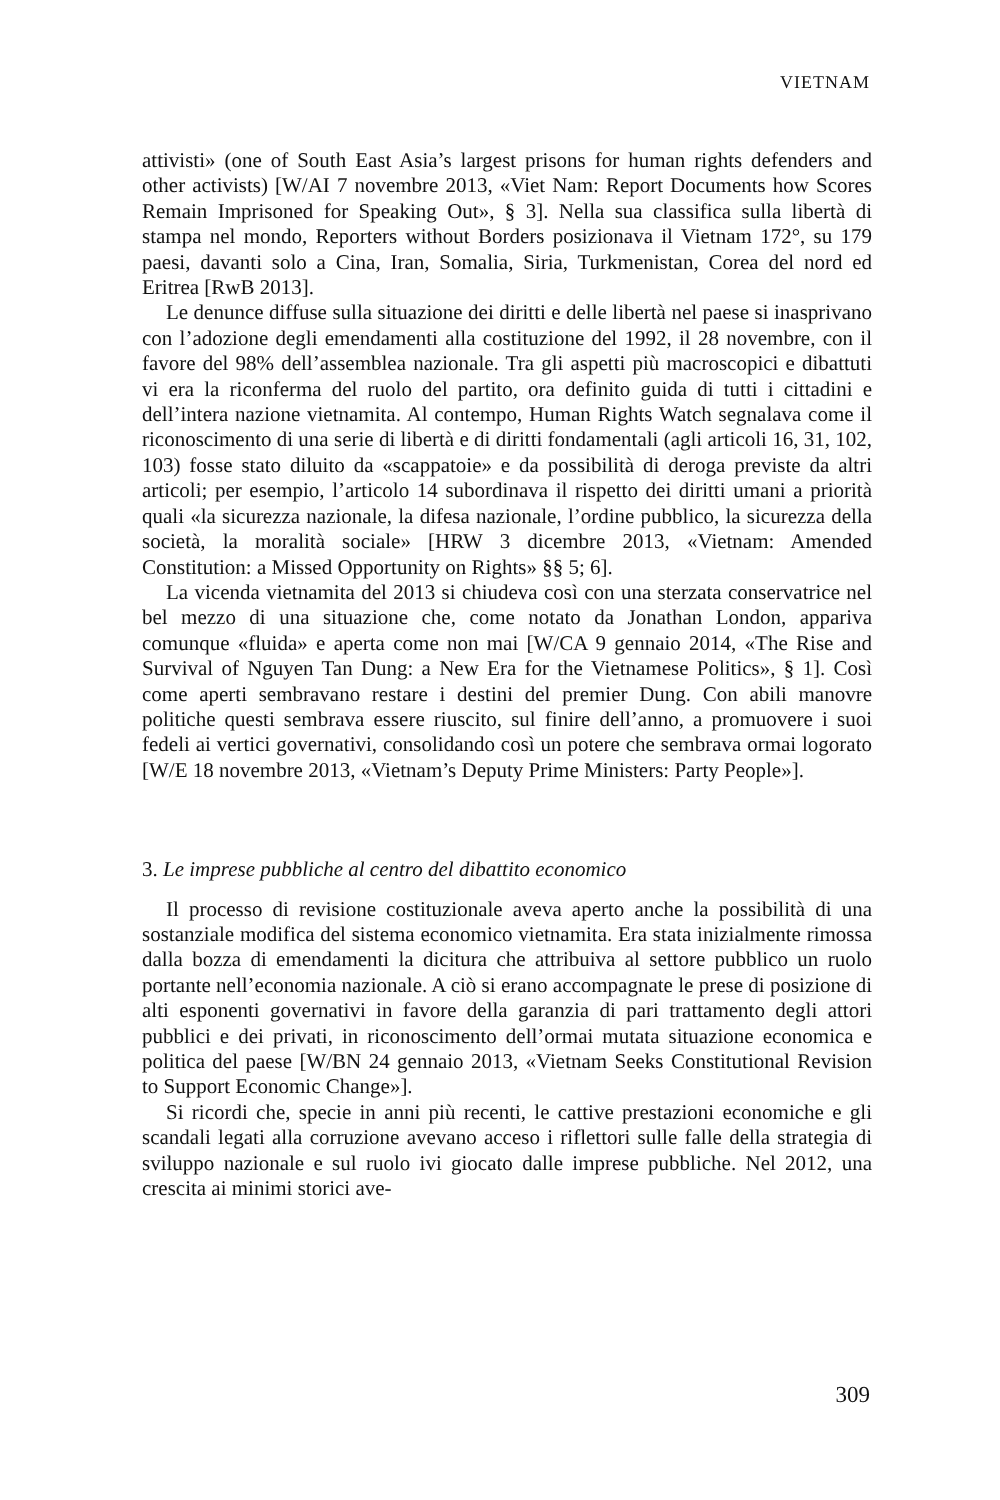VIETNAM
attivisti» (one of South East Asia’s largest prisons for human rights defenders and other activists) [W/AI 7 novembre 2013, «Viet Nam: Report Documents how Scores Remain Imprisoned for Speaking Out», § 3]. Nella sua classifica sulla libertà di stampa nel mondo, Reporters without Borders posizionava il Vietnam 172°, su 179 paesi, davanti solo a Cina, Iran, Somalia, Siria, Turkmenistan, Corea del nord ed Eritrea [RwB 2013].
Le denunce diffuse sulla situazione dei diritti e delle libertà nel paese si inasprivano con l’adozione degli emendamenti alla costituzione del 1992, il 28 novembre, con il favore del 98% dell’assemblea nazionale. Tra gli aspetti più macroscopici e dibattuti vi era la riconferma del ruolo del partito, ora definito guida di tutti i cittadini e dell’intera nazione vietnamita. Al contempo, Human Rights Watch segnalava come il riconoscimento di una serie di libertà e di diritti fondamentali (agli articoli 16, 31, 102, 103) fosse stato diluito da «scappatoie» e da possibilità di deroga previste da altri articoli; per esempio, l’articolo 14 subordinava il rispetto dei diritti umani a priorità quali «la sicurezza nazionale, la difesa nazionale, l’ordine pubblico, la sicurezza della società, la moralità sociale» [HRW 3 dicembre 2013, «Vietnam: Amended Constitution: a Missed Opportunity on Rights» §§ 5; 6].
La vicenda vietnamita del 2013 si chiudeva così con una sterzata conservatrice nel bel mezzo di una situazione che, come notato da Jonathan London, appariva comunque «fluida» e aperta come non mai [W/CA 9 gennaio 2014, «The Rise and Survival of Nguyen Tan Dung: a New Era for the Vietnamese Politics», § 1]. Così come aperti sembravano restare i destini del premier Dung. Con abili manovre politiche questi sembrava essere riuscito, sul finire dell’anno, a promuovere i suoi fedeli ai vertici governativi, consolidando così un potere che sembrava ormai logorato [W/E 18 novembre 2013, «Vietnam’s Deputy Prime Ministers: Party People»].
3. Le imprese pubbliche al centro del dibattito economico
Il processo di revisione costituzionale aveva aperto anche la possibilità di una sostanziale modifica del sistema economico vietnamita. Era stata inizialmente rimossa dalla bozza di emendamenti la dicitura che attribuiva al settore pubblico un ruolo portante nell’economia nazionale. A ciò si erano accompagnate le prese di posizione di alti esponenti governativi in favore della garanzia di pari trattamento degli attori pubblici e dei privati, in riconoscimento dell’ormai mutata situazione economica e politica del paese [W/BN 24 gennaio 2013, «Vietnam Seeks Constitutional Revision to Support Economic Change»].
Si ricordi che, specie in anni più recenti, le cattive prestazioni economiche e gli scandali legati alla corruzione avevano acceso i riflettori sulle falle della strategia di sviluppo nazionale e sul ruolo ivi giocato dalle imprese pubbliche. Nel 2012, una crescita ai minimi storici ave-
309